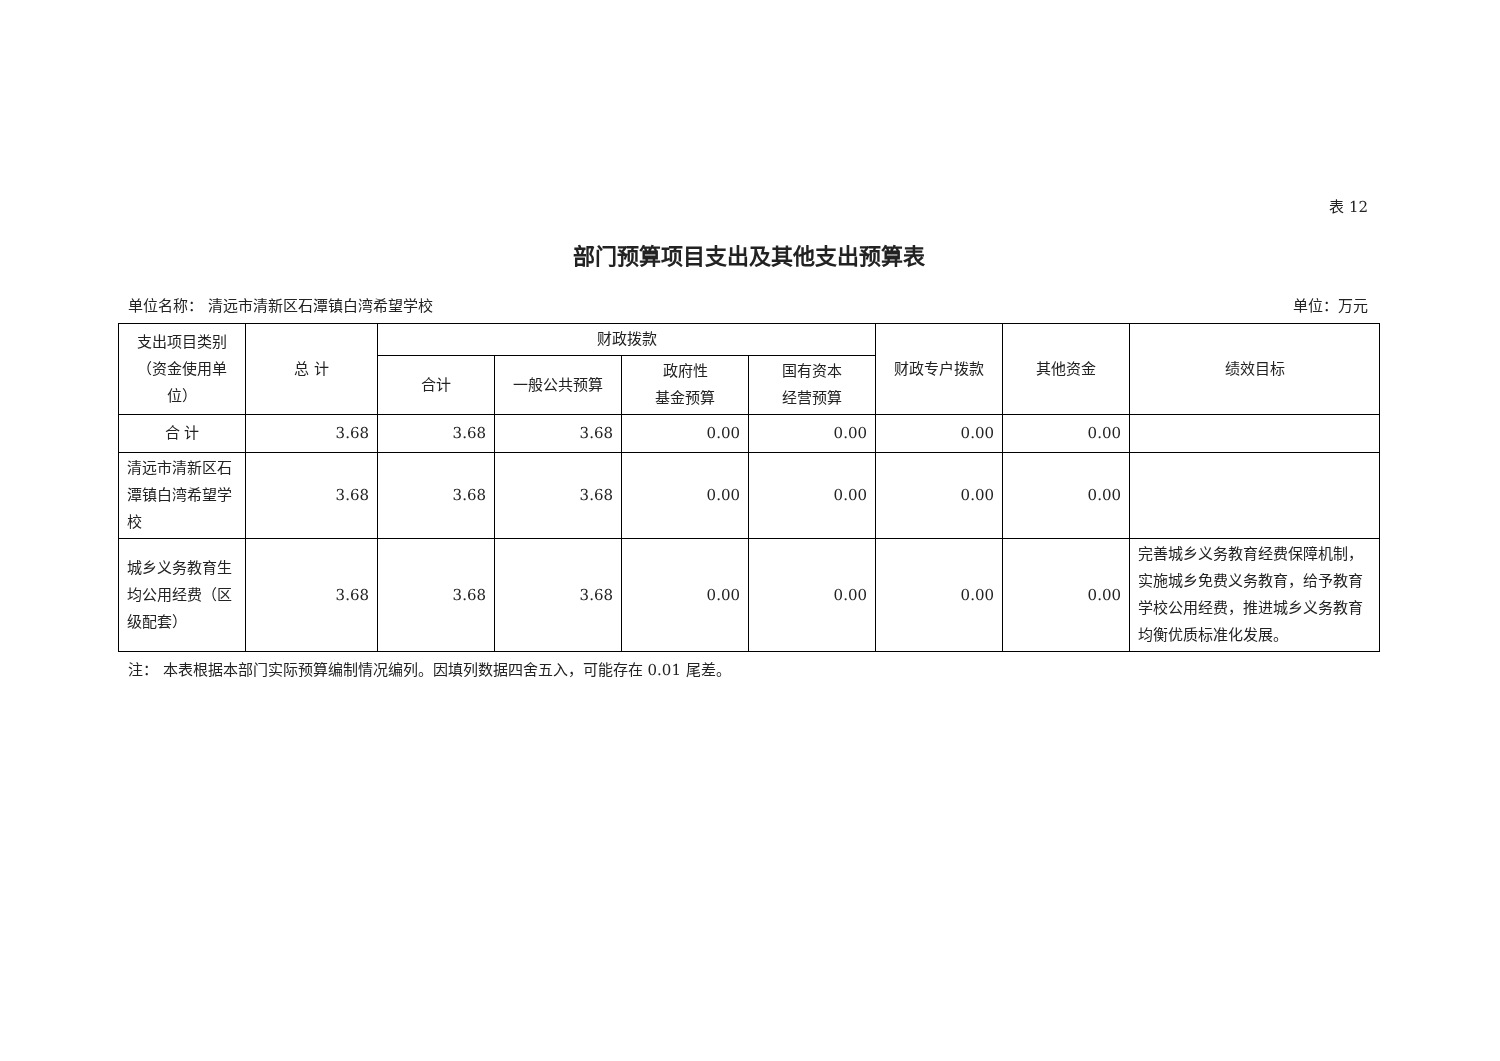表 12
部门预算项目支出及其他支出预算表
单位名称： 清远市清新区石潭镇白湾希望学校 单位：万元
| 支出项目类别（资金使用单位） | 总 计 | 财政拨款 | | | | 财政专户拨款 | 其他资金 | 绩效目标 |
| --- | --- | --- | --- | --- | --- | --- | --- | --- |
| | | 合计 | 一般公共预算 | 政府性 基金预算 | 国有资本 经营预算 | | | |
| 合 计 | 3.68 | 3.68 | 3.68 | 0.00 | 0.00 | 0.00 | 0.00 | |
| 清远市清新区石潭镇白湾希望学校 | 3.68 | 3.68 | 3.68 | 0.00 | 0.00 | 0.00 | 0.00 | |
| 城乡义务教育生均公用经费（区级配套） | 3.68 | 3.68 | 3.68 | 0.00 | 0.00 | 0.00 | 0.00 | 完善城乡义务教育经费保障机制，实施城乡免费义务教育，给予教育学校公用经费，推进城乡义务教育均衡优质标准化发展。 |
注： 本表根据本部门实际预算编制情况编列。因填列数据四舍五入，可能存在 0.01 尾差。